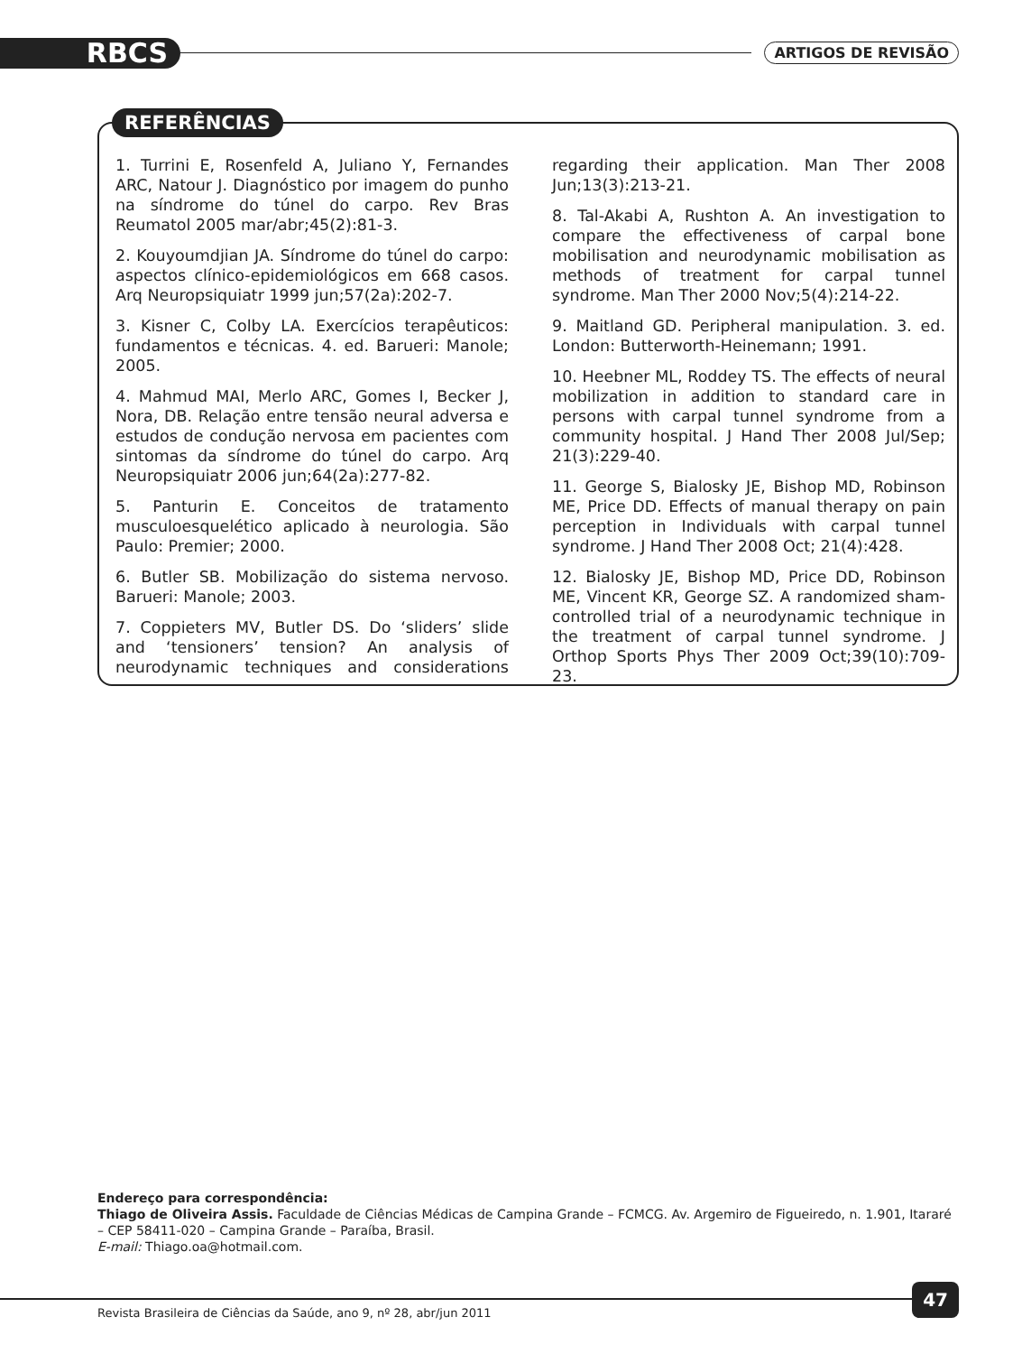RBCS ARTIGOS DE REVISÃO
REFERÊNCIAS
1. Turrini E, Rosenfeld A, Juliano Y, Fernandes ARC, Natour J. Diagnóstico por imagem do punho na síndrome do túnel do carpo. Rev Bras Reumatol 2005 mar/abr;45(2):81-3.
2. Kouyoumdjian JA. Síndrome do túnel do carpo: aspectos clínico-epidemiológicos em 668 casos. Arq Neuropsiquiatr 1999 jun;57(2a):202-7.
3. Kisner C, Colby LA. Exercícios terapêuticos: fundamentos e técnicas. 4. ed. Barueri: Manole; 2005.
4. Mahmud MAI, Merlo ARC, Gomes I, Becker J, Nora, DB. Relação entre tensão neural adversa e estudos de condução nervosa em pacientes com sintomas da síndrome do túnel do carpo. Arq Neuropsiquiatr 2006 jun;64(2a):277-82.
5. Panturin E. Conceitos de tratamento musculoesquelético aplicado à neurologia. São Paulo: Premier; 2000.
6. Butler SB. Mobilização do sistema nervoso. Barueri: Manole; 2003.
7. Coppieters MV, Butler DS. Do ‘sliders’ slide and ‘tensioners’ tension? An analysis of neurodynamic techniques and considerations regarding their application. Man Ther 2008 Jun;13(3):213-21.
8. Tal-Akabi A, Rushton A. An investigation to compare the effectiveness of carpal bone mobilisation and neurodynamic mobilisation as methods of treatment for carpal tunnel syndrome. Man Ther 2000 Nov;5(4):214-22.
9. Maitland GD. Peripheral manipulation. 3. ed. London: Butterworth-Heinemann; 1991.
10. Heebner ML, Roddey TS. The effects of neural mobilization in addition to standard care in persons with carpal tunnel syndrome from a community hospital. J Hand Ther 2008 Jul/Sep; 21(3):229-40.
11. George S, Bialosky JE, Bishop MD, Robinson ME, Price DD. Effects of manual therapy on pain perception in Individuals with carpal tunnel syndrome. J Hand Ther 2008 Oct; 21(4):428.
12. Bialosky JE, Bishop MD, Price DD, Robinson ME, Vincent KR, George SZ. A randomized sham-controlled trial of a neurodynamic technique in the treatment of carpal tunnel syndrome. J Orthop Sports Phys Ther 2009 Oct;39(10):709-23.
Endereço para correspondência:
Thiago de Oliveira Assis. Faculdade de Ciências Médicas de Campina Grande – FCMCG. Av. Argemiro de Figueiredo, n. 1.901, Itararé – CEP 58411-020 – Campina Grande – Paraíba, Brasil.
E-mail: Thiago.oa@hotmail.com.
Revista Brasileira de Ciências da Saúde, ano 9, nº 28, abr/jun 2011
47